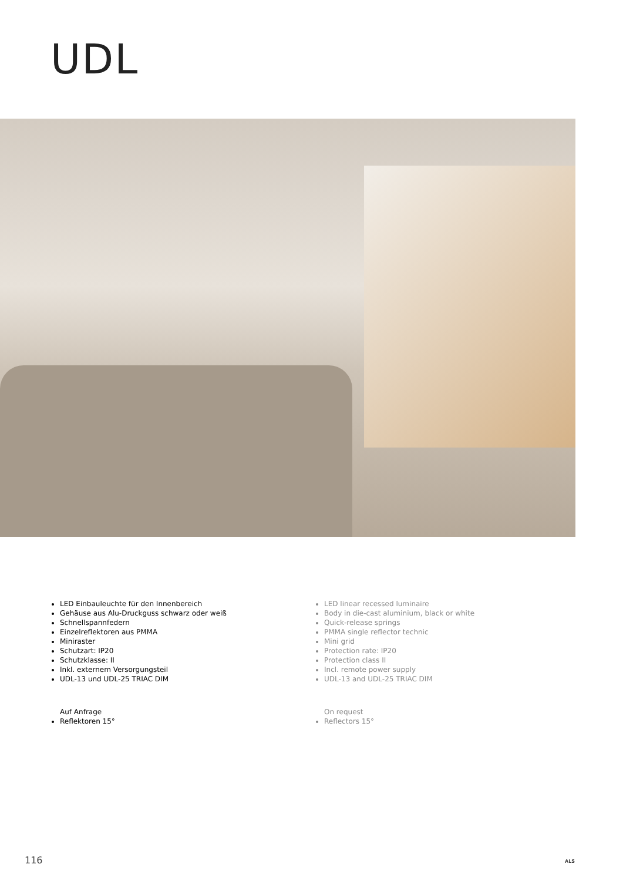UDL
LED Einbauleuchte für den Innenbereich
Gehäuse aus Alu-Druckguss schwarz oder weiß
Schnellspannfedern
Einzelreflektoren aus PMMA
Miniraster
Schutzart: IP20
Schutzklasse: II
Inkl. externem Versorgungsteil
UDL-13 und UDL-25 TRIAC DIM
Auf Anfrage
Reflektoren 15°
LED linear recessed luminaire
Body in die-cast aluminium, black or white
Quick-release springs
PMMA single reflector technic
Mini grid
Protection rate: IP20
Protection class II
Incl. remote power supply
UDL-13 and UDL-25 TRIAC DIM
On request
Reflectors 15°
116 ALS